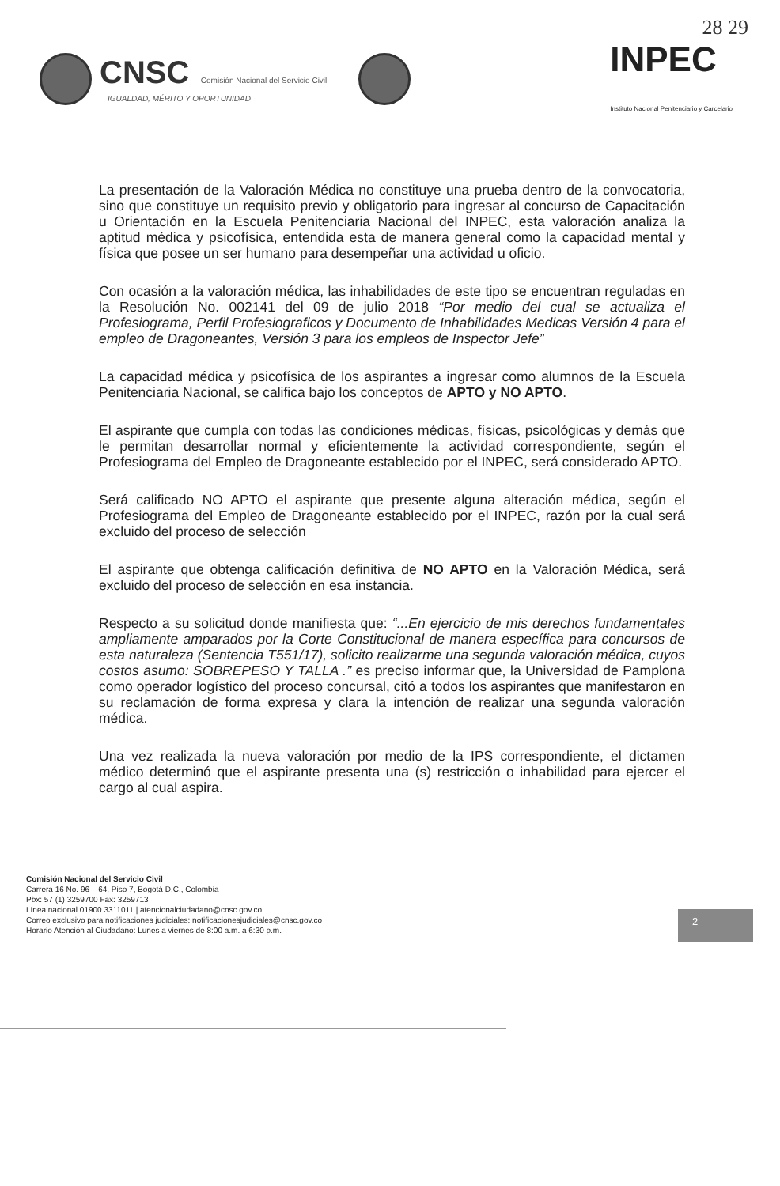28 29
CNSC Comisión Nacional del Servicio Civil
IGUALDAD, MÉRITO Y OPORTUNIDAD
INPEC
Instituto Nacional Penitenciario y Carcelario
La presentación de la Valoración Médica no constituye una prueba dentro de la convocatoria, sino que constituye un requisito previo y obligatorio para ingresar al concurso de Capacitación u Orientación en la Escuela Penitenciaria Nacional del INPEC, esta valoración analiza la aptitud médica y psicofísica, entendida esta de manera general como la capacidad mental y física que posee un ser humano para desempeñar una actividad u oficio.
Con ocasión a la valoración médica, las inhabilidades de este tipo se encuentran reguladas en la Resolución No. 002141 del 09 de julio 2018 “Por medio del cual se actualiza el Profesiograma, Perfil Profesiograficos y Documento de Inhabilidades Medicas Versión 4 para el empleo de Dragoneantes, Versión 3 para los empleos de Inspector Jefe”
La capacidad médica y psicofísica de los aspirantes a ingresar como alumnos de la Escuela Penitenciaria Nacional, se califica bajo los conceptos de APTO y NO APTO.
El aspirante que cumpla con todas las condiciones médicas, físicas, psicológicas y demás que le permitan desarrollar normal y eficientemente la actividad correspondiente, según el Profesiograma del Empleo de Dragoneante establecido por el INPEC, será considerado APTO.
Será calificado NO APTO el aspirante que presente alguna alteración médica, según el Profesiograma del Empleo de Dragoneante establecido por el INPEC, razón por la cual será excluido del proceso de selección
El aspirante que obtenga calificación definitiva de NO APTO en la Valoración Médica, será excluido del proceso de selección en esa instancia.
Respecto a su solicitud donde manifiesta que: “...En ejercicio de mis derechos fundamentales ampliamente amparados por la Corte Constitucional de manera específica para concursos de esta naturaleza (Sentencia T551/17), solicito realizarme una segunda valoración médica, cuyos costos asumo: SOBREPESO Y TALLA .” es preciso informar que, la Universidad de Pamplona como operador logístico del proceso concursal, citó a todos los aspirantes que manifestaron en su reclamación de forma expresa y clara la intención de realizar una segunda valoración médica.
Una vez realizada la nueva valoración por medio de la IPS correspondiente, el dictamen médico determinó que el aspirante presenta una (s) restricción o inhabilidad para ejercer el cargo al cual aspira.
Comisión Nacional del Servicio Civil
Carrera 16 No. 96 – 64, Piso 7, Bogotá D.C., Colombia
Pbx: 57 (1) 3259700 Fax: 3259713
Línea nacional 01900 3311011 | atencionalciudadano@cnsc.gov.co
Correo exclusivo para notificaciones judiciales: notificacionesjudiciales@cnsc.gov.co
Horario Atención al Ciudadano: Lunes a viernes de 8:00 a.m. a 6:30 p.m.
2